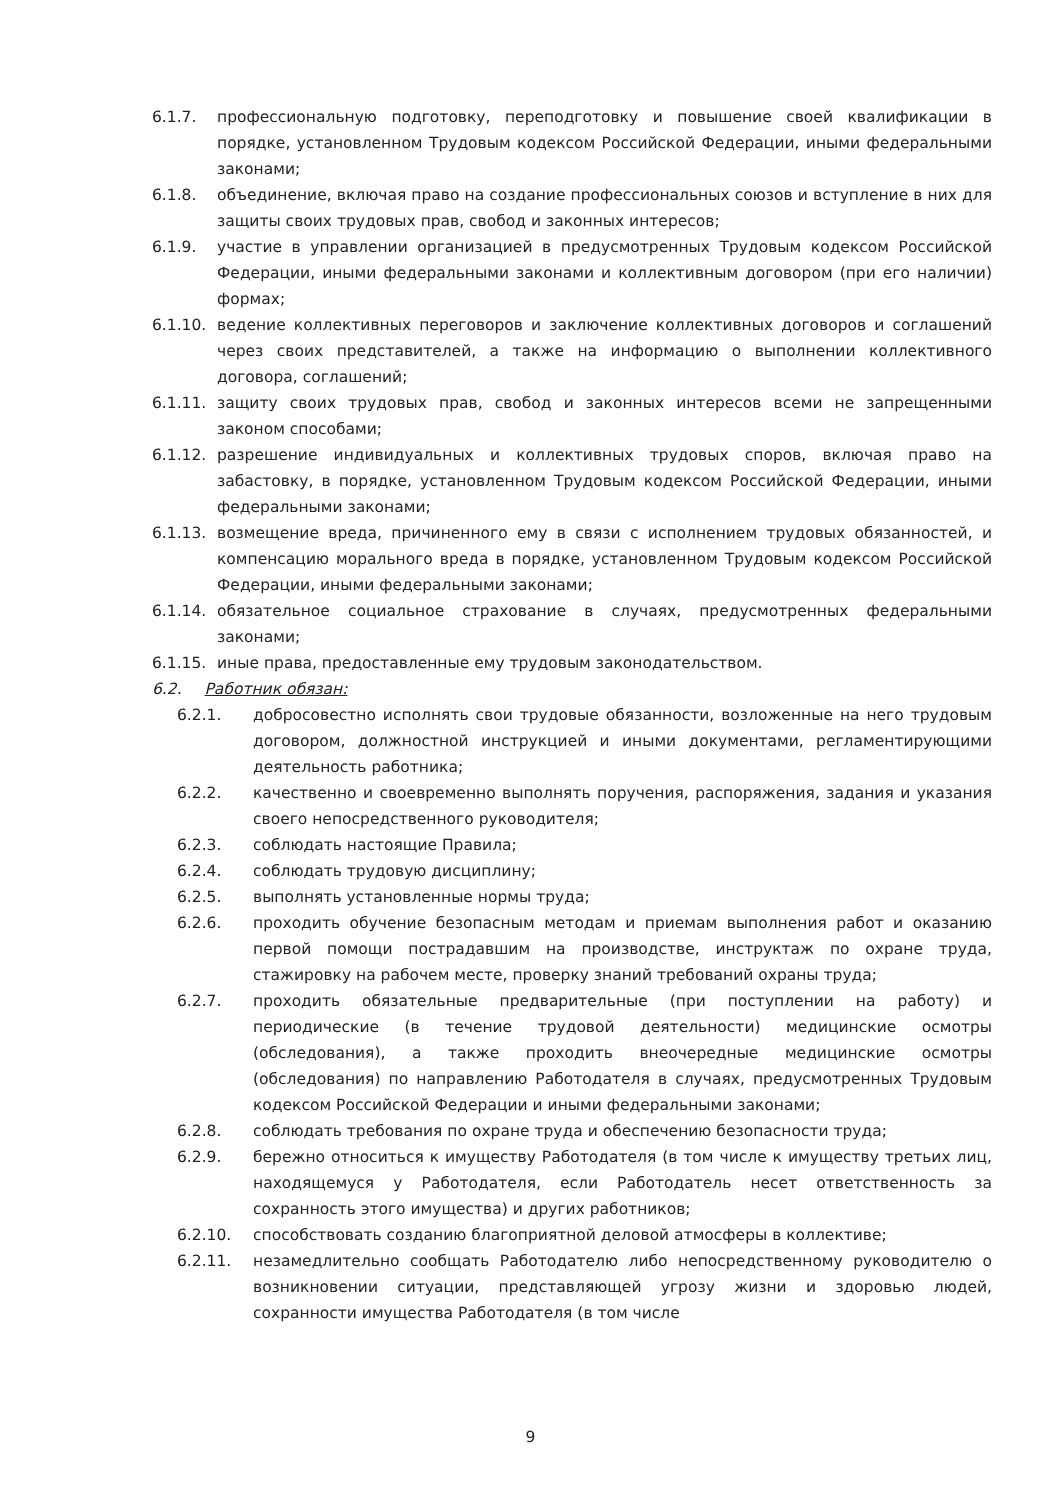6.1.7. профессиональную подготовку, переподготовку и повышение своей квалификации в порядке, установленном Трудовым кодексом Российской Федерации, иными федеральными законами;
6.1.8. объединение, включая право на создание профессиональных союзов и вступление в них для защиты своих трудовых прав, свобод и законных интересов;
6.1.9. участие в управлении организацией в предусмотренных Трудовым кодексом Российской Федерации, иными федеральными законами и коллективным договором (при его наличии) формах;
6.1.10. ведение коллективных переговоров и заключение коллективных договоров и соглашений через своих представителей, а также на информацию о выполнении коллективного договора, соглашений;
6.1.11. защиту своих трудовых прав, свобод и законных интересов всеми не запрещенными законом способами;
6.1.12. разрешение индивидуальных и коллективных трудовых споров, включая право на забастовку, в порядке, установленном Трудовым кодексом Российской Федерации, иными федеральными законами;
6.1.13. возмещение вреда, причиненного ему в связи с исполнением трудовых обязанностей, и компенсацию морального вреда в порядке, установленном Трудовым кодексом Российской Федерации, иными федеральными законами;
6.1.14. обязательное социальное страхование в случаях, предусмотренных федеральными законами;
6.1.15. иные права, предоставленные ему трудовым законодательством.
6.2. Работник обязан:
6.2.1. добросовестно исполнять свои трудовые обязанности, возложенные на него трудовым договором, должностной инструкцией и иными документами, регламентирующими деятельность работника;
6.2.2. качественно и своевременно выполнять поручения, распоряжения, задания и указания своего непосредственного руководителя;
6.2.3. соблюдать настоящие Правила;
6.2.4. соблюдать трудовую дисциплину;
6.2.5. выполнять установленные нормы труда;
6.2.6. проходить обучение безопасным методам и приемам выполнения работ и оказанию первой помощи пострадавшим на производстве, инструктаж по охране труда, стажировку на рабочем месте, проверку знаний требований охраны труда;
6.2.7. проходить обязательные предварительные (при поступлении на работу) и периодические (в течение трудовой деятельности) медицинские осмотры (обследования), а также проходить внеочередные медицинские осмотры (обследования) по направлению Работодателя в случаях, предусмотренных Трудовым кодексом Российской Федерации и иными федеральными законами;
6.2.8. соблюдать требования по охране труда и обеспечению безопасности труда;
6.2.9. бережно относиться к имуществу Работодателя (в том числе к имуществу третьих лиц, находящемуся у Работодателя, если Работодатель несет ответственность за сохранность этого имущества) и других работников;
6.2.10. способствовать созданию благоприятной деловой атмосферы в коллективе;
6.2.11. незамедлительно сообщать Работодателю либо непосредственному руководителю о возникновении ситуации, представляющей угрозу жизни и здоровью людей, сохранности имущества Работодателя (в том числе
9